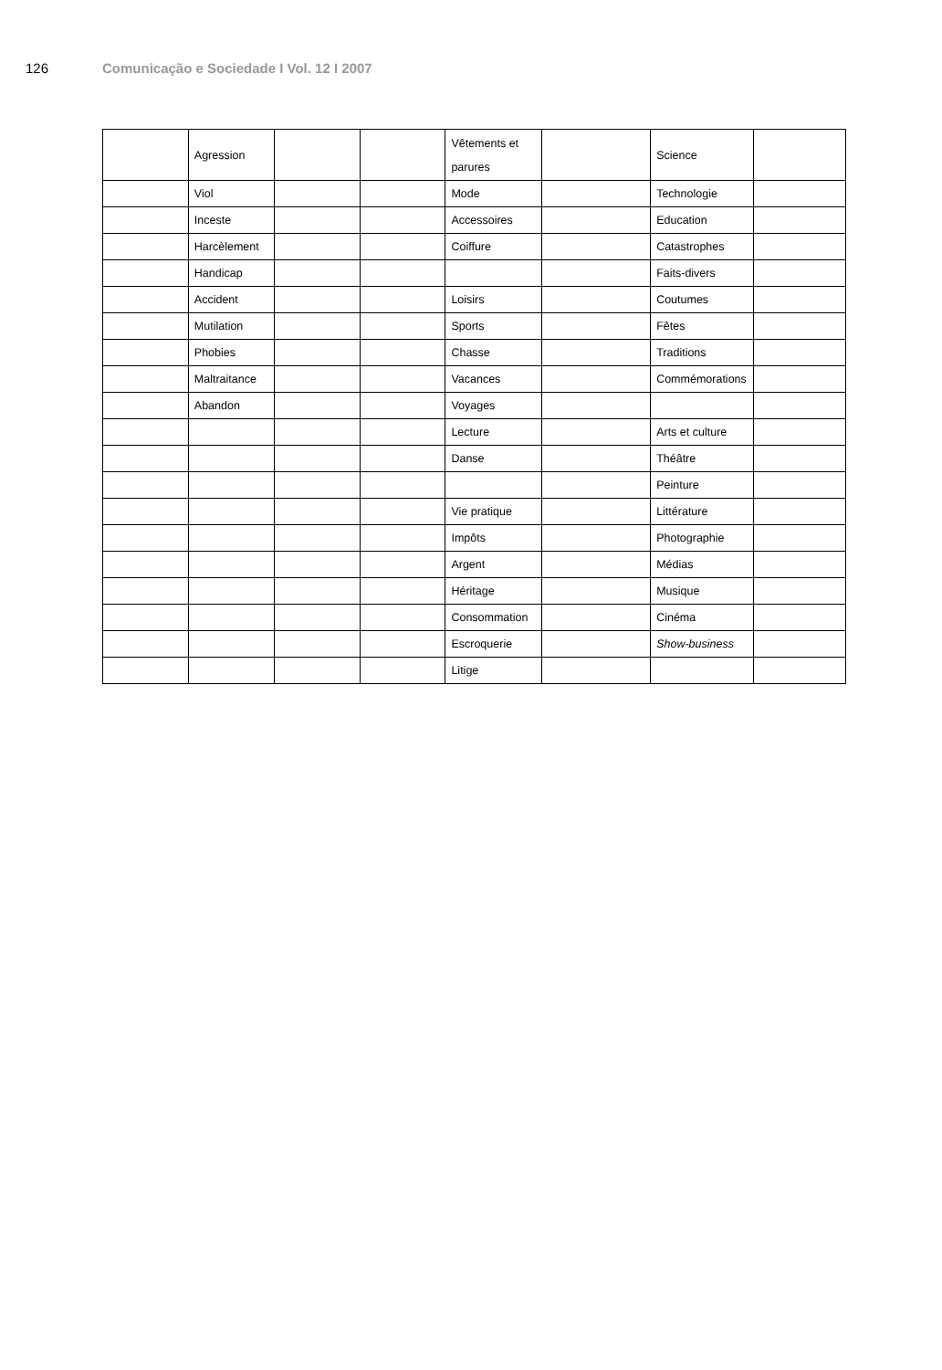126 Comunicação e Sociedade I Vol. 12 I 2007
| | Agression | | | Vêtements et parures | | Science | |
| | Viol | | | Mode | | Technologie | |
| | Inceste | | | Accessoires | | Education | |
| | Harcèlement | | | Coiffure | | Catastrophes | |
| | Handicap | | | | | Faits-divers | |
| | Accident | | | Loisirs | | Coutumes | |
| | Mutilation | | | Sports | | Fêtes | |
| | Phobies | | | Chasse | | Traditions | |
| | Maltraitance | | | Vacances | | Commémorations | |
| | Abandon | | | Voyages | | | |
| | | | | Lecture | | Arts et culture | |
| | | | | Danse | | Théâtre | |
| | | | | | | Peinture | |
| | | | | Vie pratique | | Littérature | |
| | | | | Impôts | | Photographie | |
| | | | | Argent | | Médias | |
| | | | | Héritage | | Musique | |
| | | | | Consommation | | Cinéma | |
| | | | | Escroquerie | | Show-business | |
| | | | | Litige | | | |